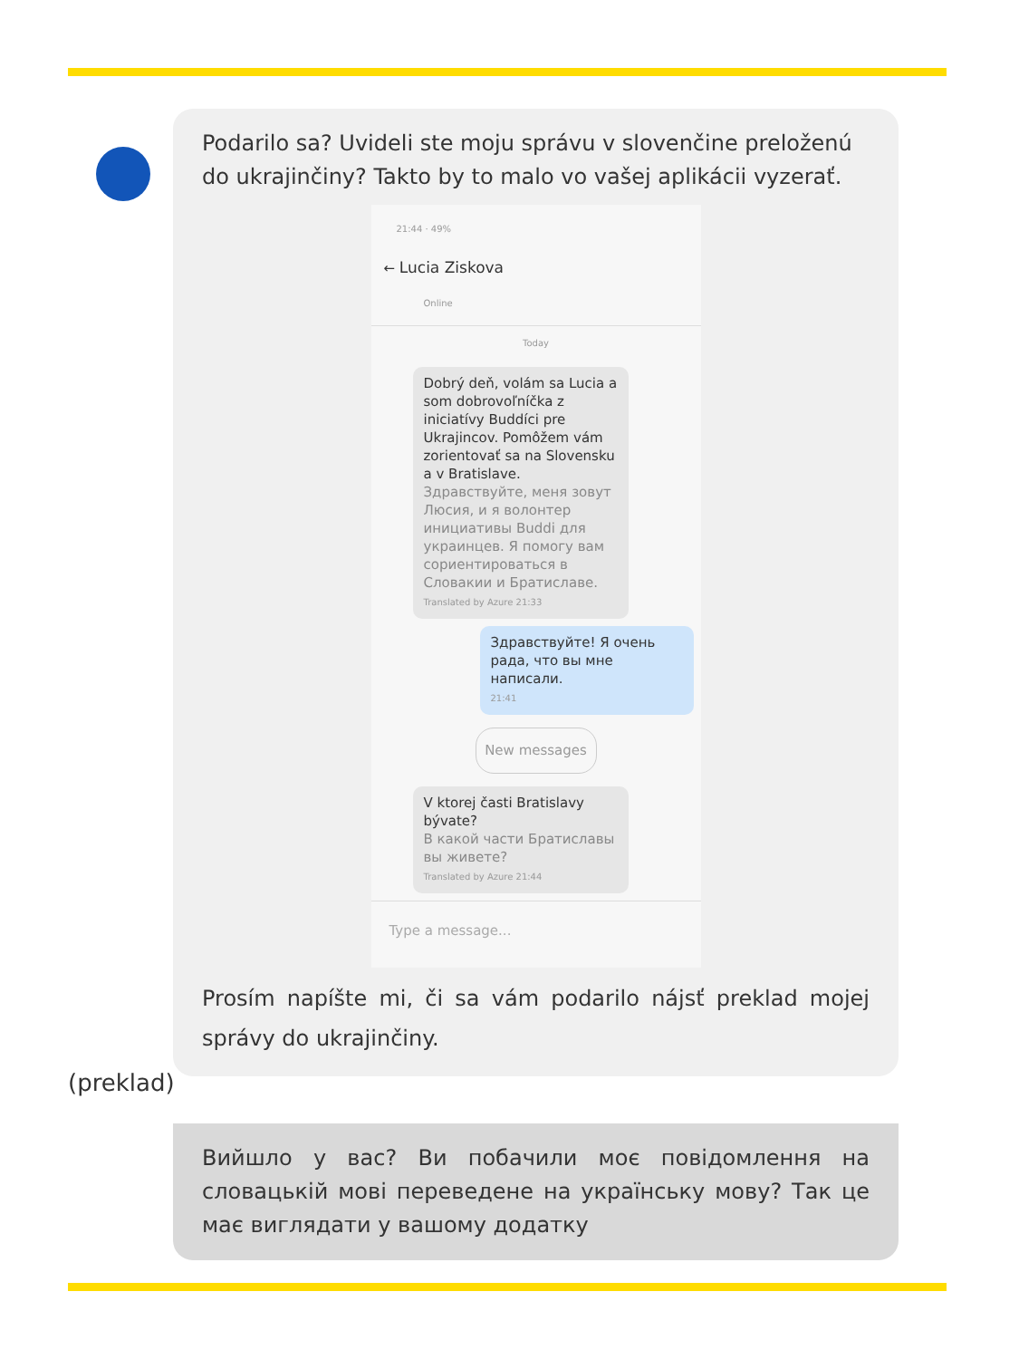Podarilo sa? Uvideli ste moju správu v slovenčine preloženú do ukrajinčiny? Takto by to malo vo vašej aplikácii vyzerať.
21:44 · 49%
← Lucia Ziskova
Online
Today
Dobrý deň, volám sa Lucia a som dobrovoľníčka z iniciatívy Buddíci pre Ukrajincov. Pomôžem vám zorientovať sa na Slovensku a v Bratislave.
Здравствуйте, меня зовут Люсия, и я волонтер инициативы Buddi для украинцев. Я помогу вам сориентироваться в Словакии и Братиславе.
Translated by Azure 21:33
Здравствуйте! Я очень рада, что вы мне написали.
21:41
New messages
V ktorej časti Bratislavy bývate?
В какой части Братиславы вы живете?
Translated by Azure 21:44
Type a message...
Prosím napíšte mi, či sa vám podarilo nájsť preklad mojej správy do ukrajinčiny.
(preklad)
Вийшло у вас? Ви побачили моє повідомлення на словацькій мові переведене на українську мову? Так це має виглядати у вашому додатку